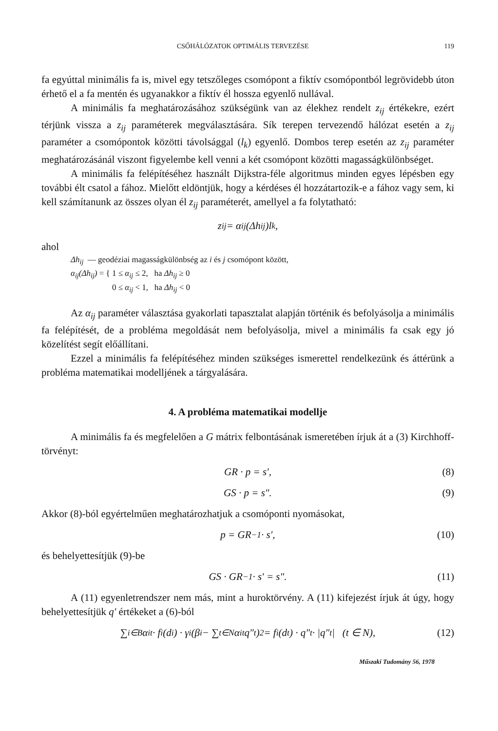CSŐHÁLÓZATOK OPTIMÁLIS TERVEZÉSE 119
fa egyúttal minimális fa is, mivel egy tetszőleges csomópont a fiktív csomópontból legrövidebb úton érhető el a fa mentén és ugyanakkor a fiktív él hossza egyenlő nullával.
A minimális fa meghatározásához szükségünk van az élekhez rendelt z<sub>ij</sub> értékekre, ezért térjünk vissza a z<sub>ij</sub> paraméterek megválasztására. Sík terepen tervezendő hálózat esetén a z<sub>ij</sub> paraméter a csomópontok közötti távolsággal (l<sub>k</sub>) egyenlő. Dombos terep esetén az z<sub>ij</sub> paraméter meghatározásánál viszont figyelembe kell venni a két csomópont közötti magasságkülönbséget.
A minimális fa felépítéséhez használt Dijkstra-féle algoritmus minden egyes lépésben egy további élt csatol a fához. Mielőtt eldöntjük, hogy a kérdéses él hozzátartozik-e a fához vagy sem, ki kell számítanunk az összes olyan él z<sub>ij</sub> paraméterét, amellyel a fa folytatható:
z<sub>ij</sub> = α<sub>ij</sub>(Δh<sub>ij</sub>)l<sub>k</sub>,
ahol
Δh<sub>ij</sub> — geodéziai magasságkülönbség az i és j csomópont között,
α<sub>ij</sub>(Δh<sub>ij</sub>) = { 1 ≤ α<sub>ij</sub> ≤ 2, ha Δh<sub>ij</sub> ≥ 0
0 ≤ α<sub>ij</sub> < 1, ha Δh<sub>ij</sub> < 0
Az α<sub>ij</sub> paraméter választása gyakorlati tapasztalat alapján történik és befolyásolja a minimális fa felépítését, de a probléma megoldását nem befolyásolja, mivel a minimális fa csak egy jó közelítést segít előállítani.
Ezzel a minimális fa felépítéséhez minden szükséges ismerettel rendelkezünk és áttérünk a probléma matematikai modelljének a tárgyalására.
4. A probléma matematikai modellje
A minimális fa és megfelelően a G mátrix felbontásának ismeretében írjuk át a (3) Kirchhoff-törvényt:
GR · p = s′, (8)
GS · p = s″. (9)
Akkor (8)-ból egyértelműen meghatározhatjuk a csomóponti nyomásokat,
p = GR<sup>−1</sup> · s′, (10)
és behelyettesítjük (9)-be
GS · GR<sup>−1</sup> · s′ = s″. (11)
A (11) egyenletrendszer nem más, mint a huroktörvény. A (11) kifejezést írjuk át úgy, hogy behelyettesítjük q′ értékeket a (6)-ból
∑<sub>i∈B</sub> α<sub>it</sub> · f<sub>i</sub>(d<sub>i</sub>) · γ<sub>i</sub>(β<sub>i</sub> − ∑<sub>t∈N</sub> α<sub>it</sub>q″<sub>t</sub>)<sup>2</sup> = f<sub>i</sub>(d<sub>t</sub>) · q″<sub>t</sub> · |q″<sub>t</sub>| (t ∈ N), (12)
Műszaki Tudomány 56, 1978